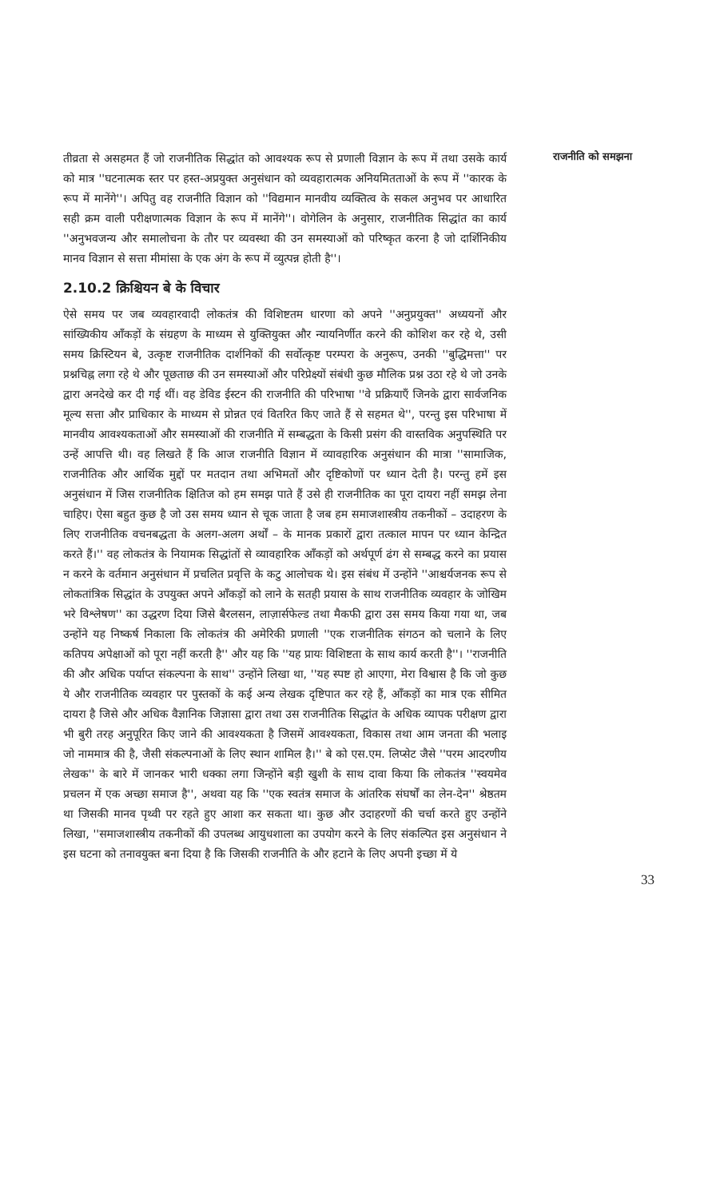तीव्रता से असहमत हैं जो राजनीतिक सिद्धांत को आवश्यक रूप से प्रणाली विज्ञान के रूप में तथा उसके कार्य को मात्र ''घटनात्मक स्तर पर हस्त-अप्रयुक्त अनुसंधान को व्यवहारात्मक अनियमितताओं के रूप में ''कारक के रूप में मानेंगे''। अपितु वह राजनीति विज्ञान को ''विद्यमान मानवीय व्यक्तित्व के सकल अनुभव पर आधारित सही क्रम वाली परीक्षणात्मक विज्ञान के रूप में मानेंगे''। वोगेलिन के अनुसार, राजनीतिक सिद्धांत का कार्य ''अनुभवजन्य और समालोचना के तौर पर व्यवस्था की उन समस्याओं को परिष्कृत करना है जो दार्शिनिकीय मानव विज्ञान से सत्ता मीमांसा के एक अंग के रूप में व्युत्पन्न होती है''।
2.10.2 क्रिश्चियन बे के विचार
ऐसे समय पर जब व्यवहारवादी लोकतंत्र की विशिष्टतम धारणा को अपने ''अनुप्रयुक्त'' अध्ययनों और सांख्यिकीय आँकड़ों के संग्रहण के माध्यम से युक्तियुक्त और न्यायनिर्णीत करने की कोशिश कर रहे थे, उसी समय क्रिस्टियन बे, उत्कृष्ट राजनीतिक दार्शनिकों की सर्वोत्कृष्ट परम्परा के अनुरूप, उनकी ''बुद्धिमत्ता'' पर प्रश्नचिह्न लगा रहे थे और पूछताछ की उन समस्याओं और परिप्रेक्ष्यों संबंधी कुछ मौलिक प्रश्न उठा रहे थे जो उनके द्वारा अनदेखे कर दी गई थीं। वह डेविड ईस्टन की राजनीति की परिभाषा ''वे प्रक्रियाएँ जिनके द्वारा सार्वजनिक मूल्य सत्ता और प्राधिकार के माध्यम से प्रोन्नत एवं वितरित किए जाते हैं से सहमत थे'', परन्तु इस परिभाषा में मानवीय आवश्यकताओं और समस्याओं की राजनीति में सम्बद्धता के किसी प्रसंग की वास्तविक अनुपस्थिति पर उन्हें आपत्ति थी। वह लिखते हैं कि आज राजनीति विज्ञान में व्यावहारिक अनुसंधान की मात्रा ''सामाजिक, राजनीतिक और आर्थिक मुद्दों पर मतदान तथा अभिमतों और दृष्टिकोणों पर ध्यान देती है। परन्तु हमें इस अनुसंधान में जिस राजनीतिक क्षितिज को हम समझ पाते हैं उसे ही राजनीतिक का पूरा दायरा नहीं समझ लेना चाहिए। ऐसा बहुत कुछ है जो उस समय ध्यान से चूक जाता है जब हम समाजशास्त्रीय तकनीकों – उदाहरण के लिए राजनीतिक वचनबद्धता के अलग-अलग अर्थों – के मानक प्रकारों द्वारा तत्काल मापन पर ध्यान केन्द्रित करते हैं।'' वह लोकतंत्र के नियामक सिद्धांतों से व्यावहारिक आँकड़ों को अर्थपूर्ण ढंग से सम्बद्ध करने का प्रयास न करने के वर्तमान अनुसंधान में प्रचलित प्रवृत्ति के कटु आलोचक थे। इस संबंध में उन्होंने ''आश्चर्यजनक रूप से लोकतांत्रिक सिद्धांत के उपयुक्त अपने आँकड़ों को लाने के सतही प्रयास के साथ राजनीतिक व्यवहार के जोखिम भरे विश्लेषण'' का उद्धरण दिया जिसे बैरलसन, लाज़ार्सफेल्ड तथा मैकफी द्वारा उस समय किया गया था, जब उन्होंने यह निष्कर्ष निकाला कि लोकतंत्र की अमेरिकी प्रणाली ''एक राजनीतिक संगठन को चलाने के लिए कतिपय अपेक्षाओं को पूरा नहीं करती है'' और यह कि ''यह प्रायः विशिष्टता के साथ कार्य करती है''। ''राजनीति की और अधिक पर्याप्त संकल्पना के साथ'' उन्होंने लिखा था, ''यह स्पष्ट हो आएगा, मेरा विश्वास है कि जो कुछ ये और राजनीतिक व्यवहार पर पुस्तकों के कई अन्य लेखक दृष्टिपात कर रहे हैं, आँकड़ों का मात्र एक सीमित दायरा है जिसे और अधिक वैज्ञानिक जिज्ञासा द्वारा तथा उस राजनीतिक सिद्धांत के अधिक व्यापक परीक्षण द्वारा भी बुरी तरह अनुपूरित किए जाने की आवश्यकता है जिसमें आवश्यकता, विकास तथा आम जनता की भलाइ जो नाममात्र की है, जैसी संकल्पनाओं के लिए स्थान शामिल है।'' बे को एस.एम. लिप्सेट जैसे ''परम आदरणीय लेखक'' के बारे में जानकर भारी धक्का लगा जिन्होंने बड़ी खुशी के साथ दावा किया कि लोकतंत्र ''स्वयमेव प्रचलन में एक अच्छा समाज है'', अथवा यह कि ''एक स्वतंत्र समाज के आंतरिक संघर्षों का लेन-देन'' श्रेष्ठतम था जिसकी मानव पृथ्वी पर रहते हुए आशा कर सकता था। कुछ और उदाहरणों की चर्चा करते हुए उन्होंने लिखा, ''समाजशास्त्रीय तकनीकों की उपलब्ध आयुधशाला का उपयोग करने के लिए संकल्पित इस अनुसंधान ने इस घटना को तनावयुक्त बना दिया है कि जिसकी राजनीति के और हटाने के लिए अपनी इच्छा में ये
राजनीति को समझना
33